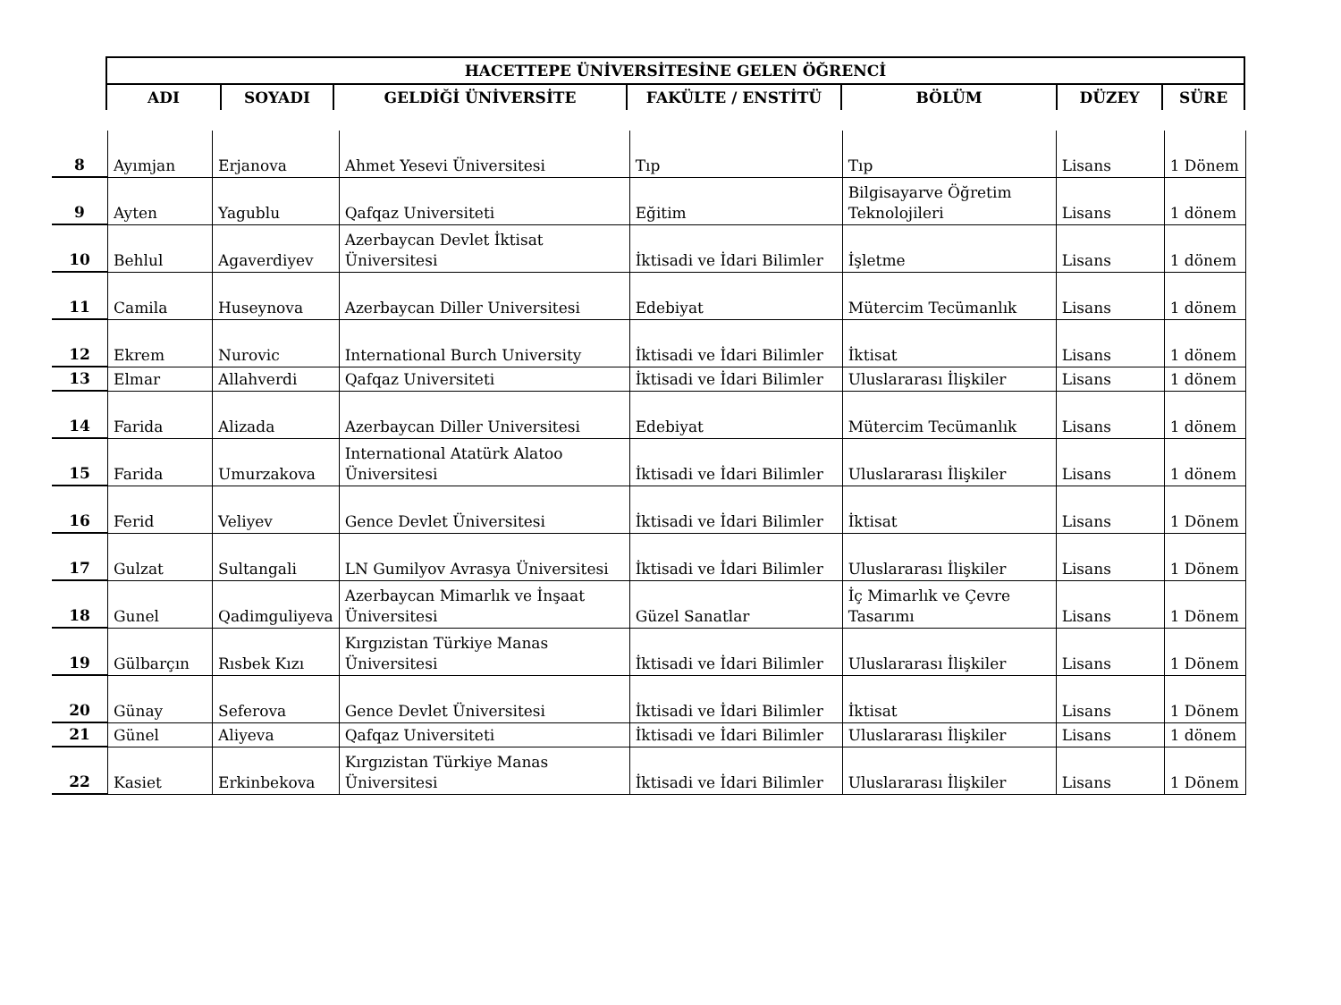| HACETTEPE ÜNİVERSİTESİNE GELEN ÖĞRENCİ | | | | | | |
| --- | --- | --- | --- | --- | --- | --- |
| ADI | SOYADI | GELDİĞİ ÜNİVERSİTE | FAKÜLTE / ENSTİTÜ | BÖLÜM | DÜZEY | SÜRE |
| 8 | Ayımjan | Erjanova | Ahmet Yesevi Üniversitesi | Tıp | Tıp | Lisans | 1 Dönem |
| 9 | Ayten | Yagublu | Qafqaz Universiteti | Eğitim | Bilgisayarve Öğretim Teknolojileri | Lisans | 1 dönem |
| 10 | Behlul | Agaverdiyev | Azerbaycan Devlet İktisat Üniversitesi | İktisadi ve İdari Bilimler | İşletme | Lisans | 1 dönem |
| 11 | Camila | Huseynova | Azerbaycan Diller Universitesi | Edebiyat | Mütercim Tecümanlık | Lisans | 1 dönem |
| 12 | Ekrem | Nurovic | International Burch University | İktisadi ve İdari Bilimler | İktisat | Lisans | 1 dönem |
| 13 | Elmar | Allahverdi | Qafqaz Universiteti | İktisadi ve İdari Bilimler | Uluslararası İlişkiler | Lisans | 1 dönem |
| 14 | Farida | Alizada | Azerbaycan Diller Universitesi | Edebiyat | Mütercim Tecümanlık | Lisans | 1 dönem |
| 15 | Farida | Umurzakova | International Atatürk Alatoo Üniversitesi | İktisadi ve İdari Bilimler | Uluslararası İlişkiler | Lisans | 1 dönem |
| 16 | Ferid | Veliyev | Gence Devlet Üniversitesi | İktisadi ve İdari Bilimler | İktisat | Lisans | 1 Dönem |
| 17 | Gulzat | Sultangali | LN Gumilyov Avrasya Üniversitesi | İktisadi ve İdari Bilimler | Uluslararası İlişkiler | Lisans | 1 Dönem |
| 18 | Gunel | Qadimguliyeva | Azerbaycan Mimarlık ve İnşaat Üniversitesi | Güzel Sanatlar | İç Mimarlık ve Çevre Tasarımı | Lisans | 1 Dönem |
| 19 | Gülbarçın | Rısbek Kızı | Kırgızistan Türkiye Manas Üniversitesi | İktisadi ve İdari Bilimler | Uluslararası İlişkiler | Lisans | 1 Dönem |
| 20 | Günay | Seferova | Gence Devlet Üniversitesi | İktisadi ve İdari Bilimler | İktisat | Lisans | 1 Dönem |
| 21 | Günel | Aliyeva | Qafqaz Universiteti | İktisadi ve İdari Bilimler | Uluslararası İlişkiler | Lisans | 1 dönem |
| 22 | Kasiet | Erkinbekova | Kırgızistan Türkiye Manas Üniversitesi | İktisadi ve İdari Bilimler | Uluslararası İlişkiler | Lisans | 1 Dönem |